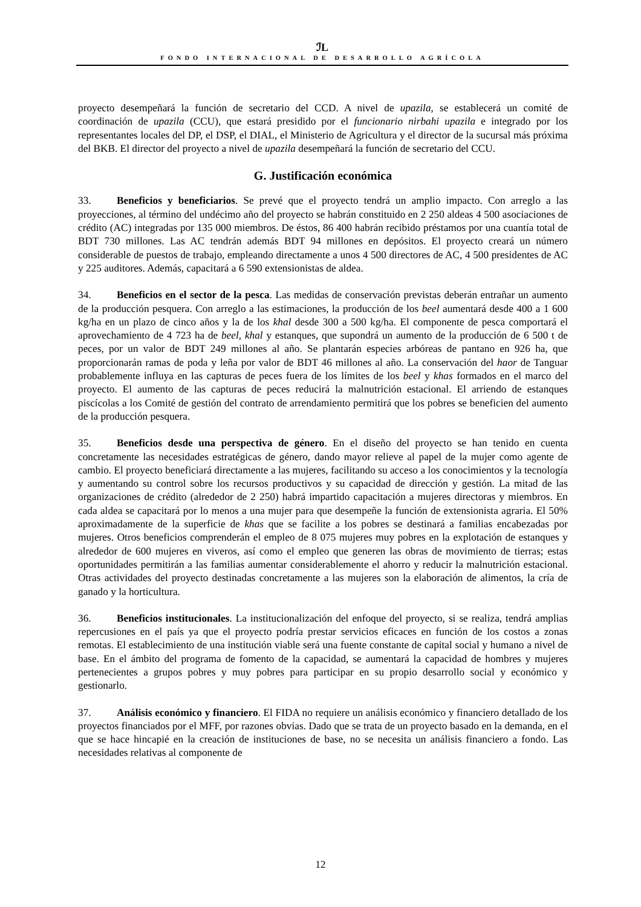ℐL
FONDO INTERNACIONAL DE DESARROLLO AGRÍCOLA
proyecto desempeñará la función de secretario del CCD. A nivel de upazila, se establecerá un comité de coordinación de upazila (CCU), que estará presidido por el funcionario nirbahi upazila e integrado por los representantes locales del DP, el DSP, el DIAL, el Ministerio de Agricultura y el director de la sucursal más próxima del BKB. El director del proyecto a nivel de upazila desempeñará la función de secretario del CCU.
G. Justificación económica
33. Beneficios y beneficiarios. Se prevé que el proyecto tendrá un amplio impacto. Con arreglo a las proyecciones, al término del undécimo año del proyecto se habrán constituido en 2 250 aldeas 4 500 asociaciones de crédito (AC) integradas por 135 000 miembros. De éstos, 86 400 habrán recibido préstamos por una cuantía total de BDT 730 millones. Las AC tendrán además BDT 94 millones en depósitos. El proyecto creará un número considerable de puestos de trabajo, empleando directamente a unos 4 500 directores de AC, 4 500 presidentes de AC y 225 auditores. Además, capacitará a 6 590 extensionistas de aldea.
34. Beneficios en el sector de la pesca. Las medidas de conservación previstas deberán entrañar un aumento de la producción pesquera. Con arreglo a las estimaciones, la producción de los beel aumentará desde 400 a 1 600 kg/ha en un plazo de cinco años y la de los khal desde 300 a 500 kg/ha. El componente de pesca comportará el aprovechamiento de 4 723 ha de beel, khal y estanques, que supondrá un aumento de la producción de 6 500 t de peces, por un valor de BDT 249 millones al año. Se plantarán especies arbóreas de pantano en 926 ha, que proporcionarán ramas de poda y leña por valor de BDT 46 millones al año. La conservación del haor de Tanguar probablemente influya en las capturas de peces fuera de los límites de los beel y khas formados en el marco del proyecto. El aumento de las capturas de peces reducirá la malnutrición estacional. El arriendo de estanques piscícolas a los Comité de gestión del contrato de arrendamiento permitirá que los pobres se beneficien del aumento de la producción pesquera.
35. Beneficios desde una perspectiva de género. En el diseño del proyecto se han tenido en cuenta concretamente las necesidades estratégicas de género, dando mayor relieve al papel de la mujer como agente de cambio. El proyecto beneficiará directamente a las mujeres, facilitando su acceso a los conocimientos y la tecnología y aumentando su control sobre los recursos productivos y su capacidad de dirección y gestión. La mitad de las organizaciones de crédito (alrededor de 2 250) habrá impartido capacitación a mujeres directoras y miembros. En cada aldea se capacitará por lo menos a una mujer para que desempeñe la función de extensionista agraria. El 50% aproximadamente de la superficie de khas que se facilite a los pobres se destinará a familias encabezadas por mujeres. Otros beneficios comprenderán el empleo de 8 075 mujeres muy pobres en la explotación de estanques y alrededor de 600 mujeres en viveros, así como el empleo que generen las obras de movimiento de tierras; estas oportunidades permitirán a las familias aumentar considerablemente el ahorro y reducir la malnutrición estacional. Otras actividades del proyecto destinadas concretamente a las mujeres son la elaboración de alimentos, la cría de ganado y la horticultura.
36. Beneficios institucionales. La institucionalización del enfoque del proyecto, si se realiza, tendrá amplias repercusiones en el país ya que el proyecto podría prestar servicios eficaces en función de los costos a zonas remotas. El establecimiento de una institución viable será una fuente constante de capital social y humano a nivel de base. En el ámbito del programa de fomento de la capacidad, se aumentará la capacidad de hombres y mujeres pertenecientes a grupos pobres y muy pobres para participar en su propio desarrollo social y económico y gestionarlo.
37. Análisis económico y financiero. El FIDA no requiere un análisis económico y financiero detallado de los proyectos financiados por el MFF, por razones obvias. Dado que se trata de un proyecto basado en la demanda, en el que se hace hincapié en la creación de instituciones de base, no se necesita un análisis financiero a fondo. Las necesidades relativas al componente de
12